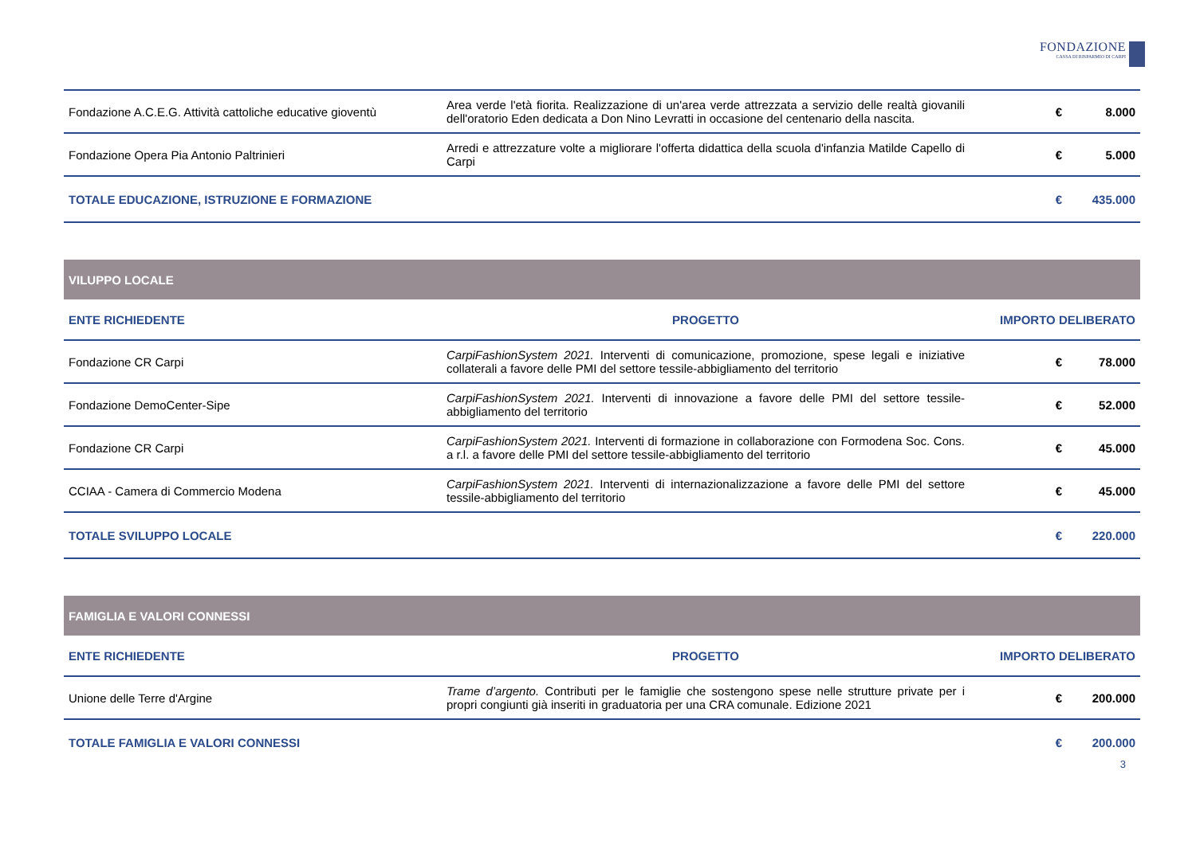FONDAZIONE
CASSA DI RISPARMIO DI CARPI
| Fondazione A.C.E.G. Attività cattoliche educative gioventù | Area verde l'età fiorita. Realizzazione di un'area verde attrezzata a servizio delle realtà giovanili dell'oratorio Eden dedicata a Don Nino Levratti in occasione del centenario della nascita. | € | 8.000 |
| Fondazione Opera Pia Antonio Paltrinieri | Arredi e attrezzature volte a migliorare l'offerta didattica della scuola d'infanzia Matilde Capello di Carpi | € | 5.000 |
| TOTALE EDUCAZIONE, ISTRUZIONE E FORMAZIONE | | € | 435.000 |
| VILUPPO LOCALE | | | |
| ENTE RICHIEDENTE | PROGETTO | IMPORTO DELIBERATO | |
| Fondazione CR Carpi | CarpiFashionSystem 2021. Interventi di comunicazione, promozione, spese legali e iniziative collaterali a favore delle PMI del settore tessile-abbigliamento del territorio | € | 78.000 |
| Fondazione DemoCenter-Sipe | CarpiFashionSystem 2021. Interventi di innovazione a favore delle PMI del settore tessile-abbigliamento del territorio | € | 52.000 |
| Fondazione CR Carpi | CarpiFashionSystem 2021. Interventi di formazione in collaborazione con Formodena Soc. Cons. a r.l. a favore delle PMI del settore tessile-abbigliamento del territorio | € | 45.000 |
| CCIAA - Camera di Commercio Modena | CarpiFashionSystem 2021. Interventi di internazionalizzazione a favore delle PMI del settore tessile-abbigliamento del territorio | € | 45.000 |
| TOTALE SVILUPPO LOCALE | | € | 220.000 |
| FAMIGLIA E VALORI CONNESSI | | | |
| ENTE RICHIEDENTE | PROGETTO | IMPORTO DELIBERATO | |
| Unione delle Terre d'Argine | Trame d’argento. Contributi per le famiglie che sostengono spese nelle strutture private per i propri congiunti già inseriti in graduatoria per una CRA comunale. Edizione 2021 | € | 200.000 |
| TOTALE FAMIGLIA E VALORI CONNESSI | | € | 200.000 |
3